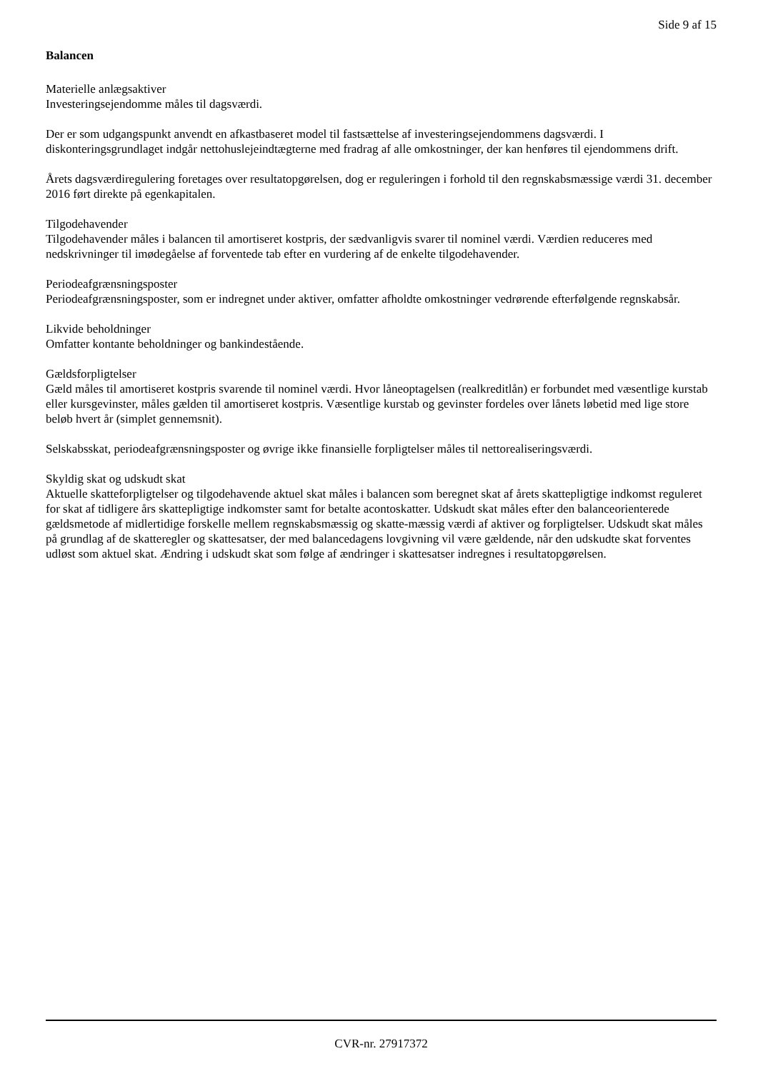Side 9 af 15
Balancen
Materielle anlægsaktiver
Investeringsejendomme måles til dagsværdi.
Der er som udgangspunkt anvendt en afkastbaseret model til fastsættelse af investeringsejendommens dagsværdi. I diskonteringsgrundlaget indgår nettohuslejeindtægterne med fradrag af alle omkostninger, der kan henføres til ejendommens drift.
Årets dagsværdiregulering foretages over resultatopgørelsen, dog er reguleringen i forhold til den regnskabsmæssige værdi 31. december 2016 ført direkte på egenkapitalen.
Tilgodehavender
Tilgodehavender måles i balancen til amortiseret kostpris, der sædvanligvis svarer til nominel værdi. Værdien reduceres med nedskrivninger til imødegåelse af forventede tab efter en vurdering af de enkelte tilgodehavender.
Periodeafgrænsningsposter
Periodeafgrænsningsposter, som er indregnet under aktiver, omfatter afholdte omkostninger vedrørende efterfølgende regnskabsår.
Likvide beholdninger
Omfatter kontante beholdninger og bankindestående.
Gældsforpligtelser
Gæld måles til amortiseret kostpris svarende til nominel værdi. Hvor låneoptagelsen (realkreditlån) er forbundet med væsentlige kurstab eller kursgevinster, måles gælden til amortiseret kostpris. Væsentlige kurstab og gevinster fordeles over lånets løbetid med lige store beløb hvert år (simplet gennemsnit).
Selskabsskat, periodeafgrænsningsposter og øvrige ikke finansielle forpligtelser måles til nettorealiseringsværdi.
Skyldig skat og udskudt skat
Aktuelle skatteforpligtelser og tilgodehavende aktuel skat måles i balancen som beregnet skat af årets skattepligtige indkomst reguleret for skat af tidligere års skattepligtige indkomster samt for betalte acontoskatter. Udskudt skat måles efter den balanceorienterede gældsmetode af midlertidige forskelle mellem regnskabsmæssig og skatte-mæssig værdi af aktiver og forpligtelser. Udskudt skat måles på grundlag af de skatteregler og skattesatser, der med balancedagens lovgivning vil være gældende, når den udskudte skat forventes udløst som aktuel skat. Ændring i udskudt skat som følge af ændringer i skattesatser indregnes i resultatopgørelsen.
CVR-nr. 27917372